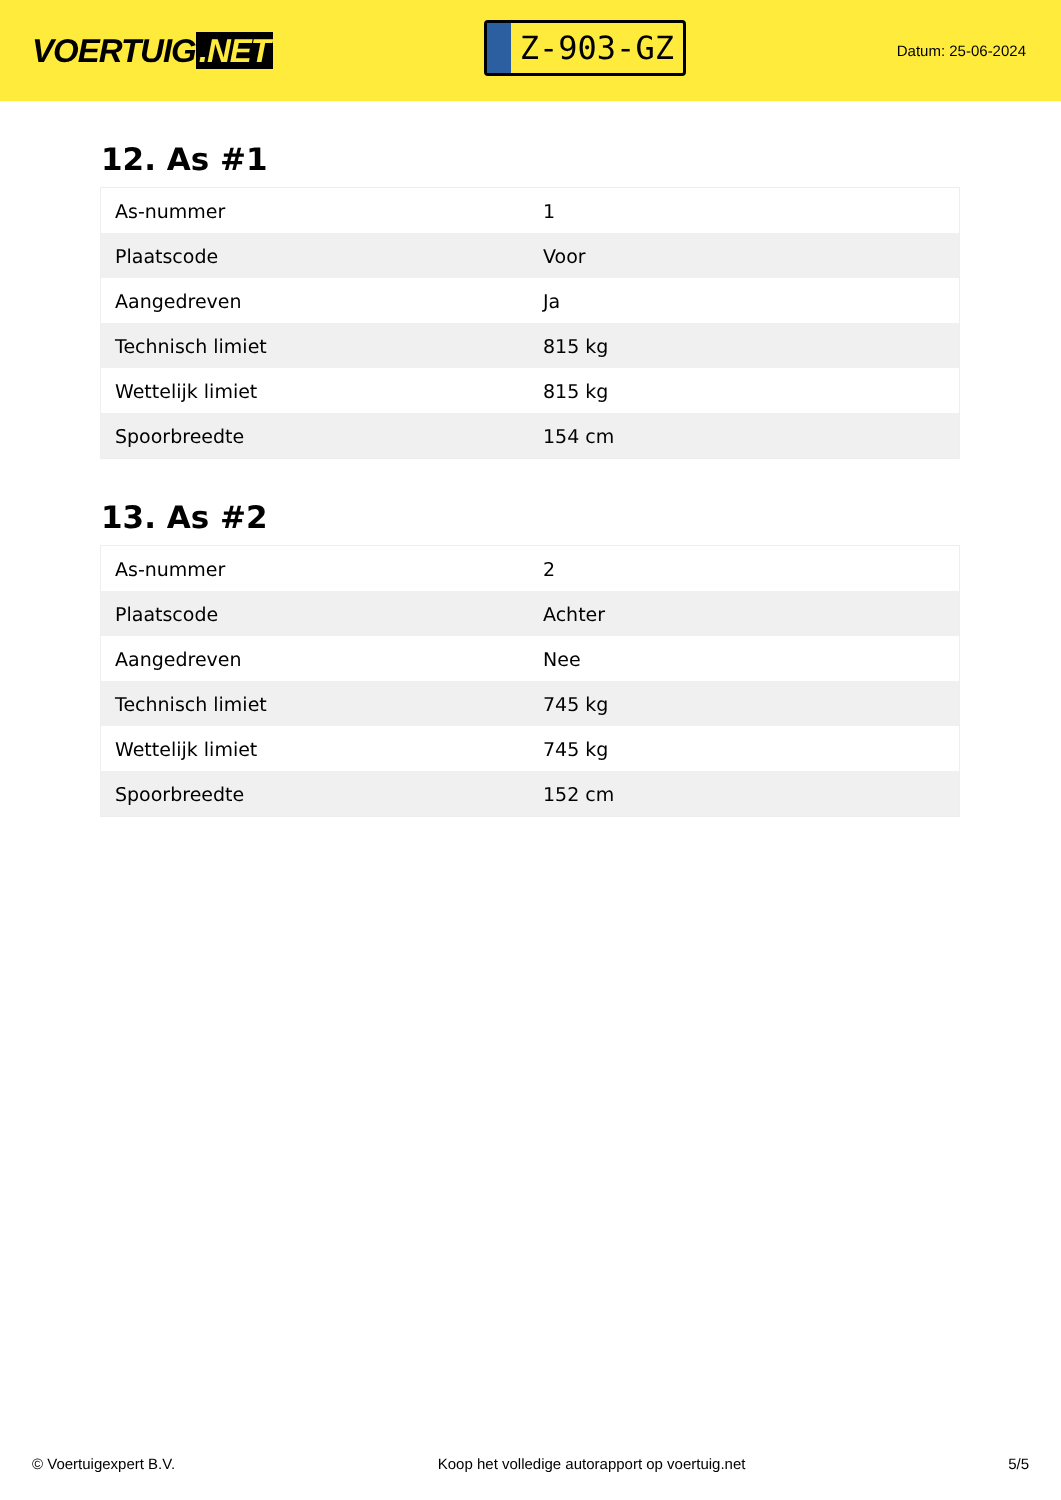VOERTUIG.NET
Z-903-GZ
Datum: 25-06-2024
12. As #1
| As-nummer | 1 |
| Plaatscode | Voor |
| Aangedreven | Ja |
| Technisch limiet | 815 kg |
| Wettelijk limiet | 815 kg |
| Spoorbreedte | 154 cm |
13. As #2
| As-nummer | 2 |
| Plaatscode | Achter |
| Aangedreven | Nee |
| Technisch limiet | 745 kg |
| Wettelijk limiet | 745 kg |
| Spoorbreedte | 152 cm |
© Voertuigexpert B.V. Koop het volledige autorapport op voertuig.net 5/5